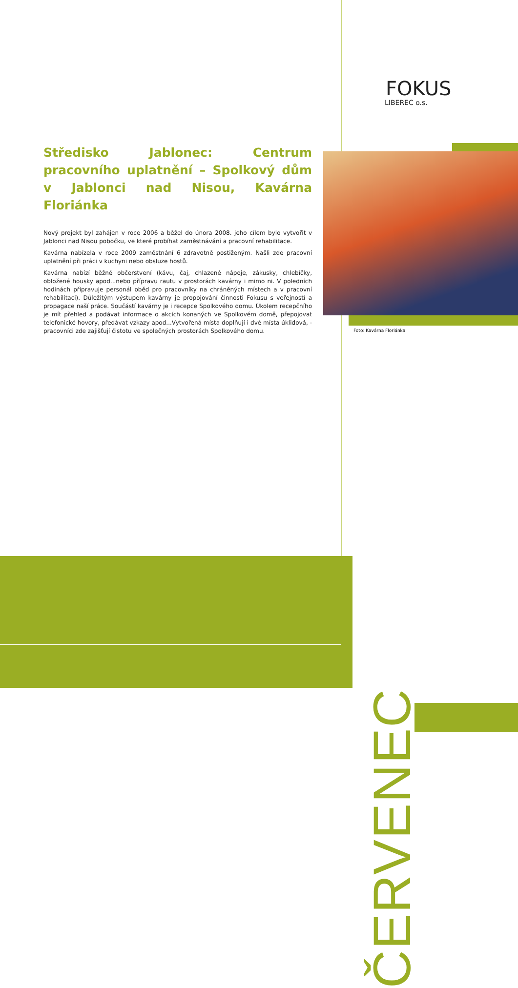FOKUS
LIBEREC o.s.
Středisko Jablonec: Centrum pracovního uplatnění – Spolkový dům v Jablonci nad Nisou, Kavárna Floriánka
Nový projekt byl zahájen v roce 2006 a běžel do února 2008. jeho cílem bylo vytvořit v Jablonci nad Nisou pobočku, ve které probíhat zaměstnávání a pracovní rehabilitace.
Kavárna nabízela v roce 2009 zaměstnání 6 zdravotně postiženým. Našli zde pracovní uplatnění při práci v kuchyni nebo obsluze hostů.
Kavárna nabízí běžné občerstvení (kávu, čaj, chlazené nápoje, zákusky, chlebíčky, obložené housky apod...nebo přípravu rautu v prostorách kavárny i mimo ni. V poledních hodinách připravuje personál oběd pro pracovníky na chráněných místech a v pracovní rehabilitaci). Důležitým výstupem kavárny je propojování činnosti Fokusu s veřejností a propagace naší práce. Součástí kavárny je i recepce Spolkového domu. Úkolem recepčního je mít přehled a podávat informace o akcích konaných ve Spolkovém domě, přepojovat telefonické hovory, předávat vzkazy apod...Vytvořená místa doplňují i dvě místa úklidová, - pracovníci zde zajišťují čistotu ve společných prostorách Spolkového domu.
Foto: Kavárna Floriánka
ČERVENEC